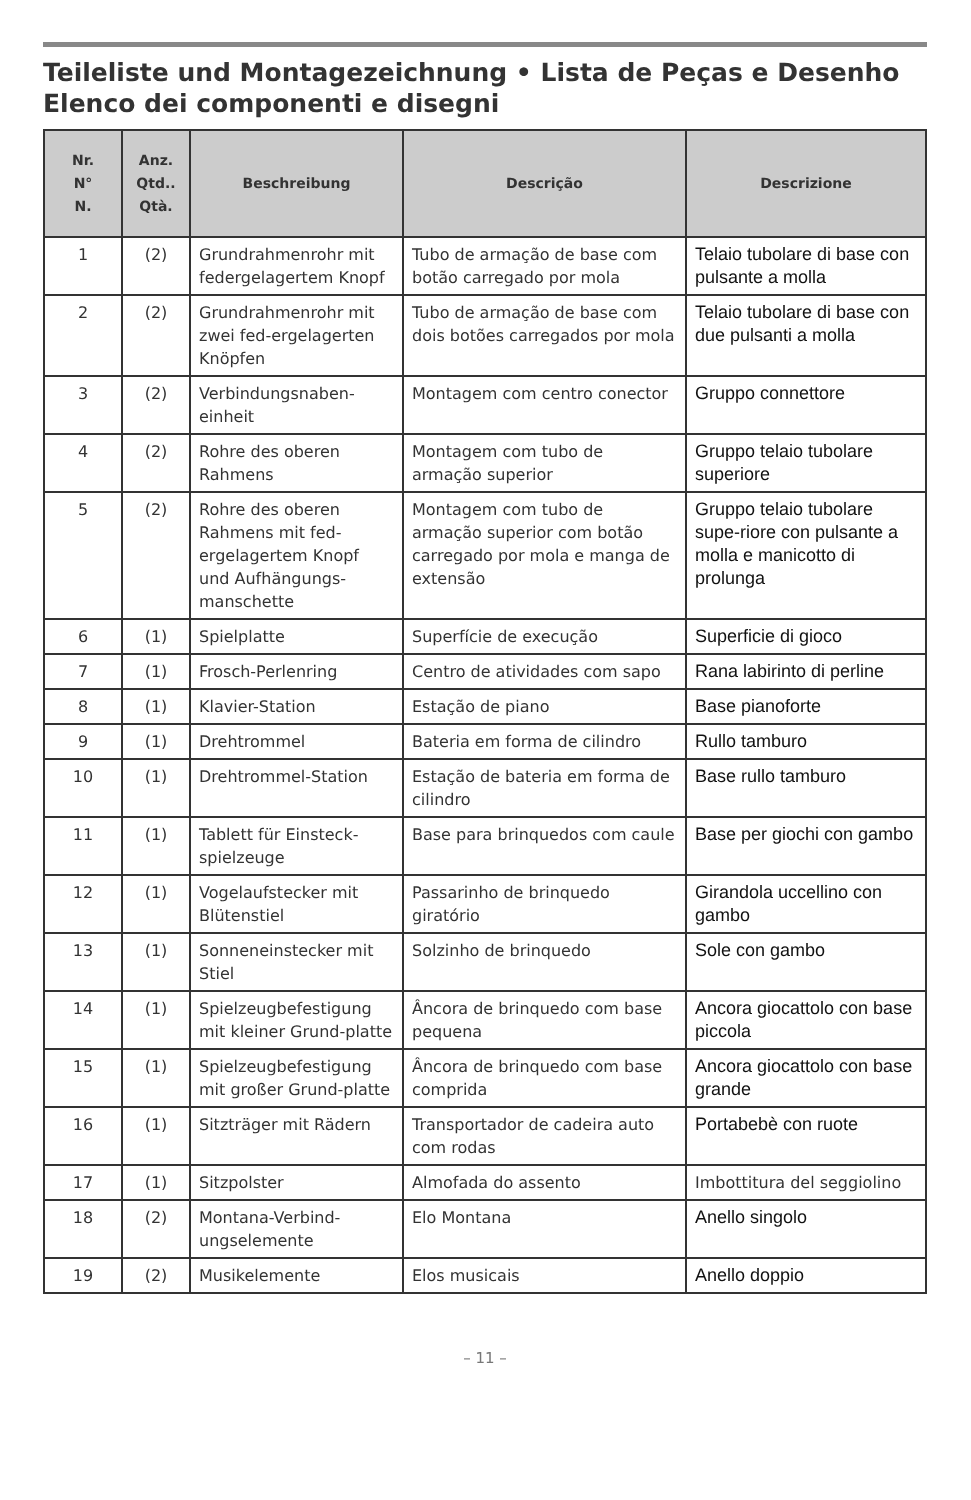Teileliste und Montagezeichnung • Lista de Peças e Desenho
Elenco dei componenti e disegni
| Nr. N° N. | Anz. Qtd.. Qtà. | Beschreibung | Descrição | Descrizione |
| --- | --- | --- | --- | --- |
| 1 | (2) | Grundrahmenrohr mit federgelagertem Knopf | Tubo de armação de base com botão carregado por mola | Telaio tubolare di base con pulsante a molla |
| 2 | (2) | Grundrahmenrohr mit zwei fed-ergelagerten Knöpfen | Tubo de armação de base com dois botões carregados por mola | Telaio tubolare di base con due pulsanti a molla |
| 3 | (2) | Verbindungsnaben-einheit | Montagem com centro conector | Gruppo connettore |
| 4 | (2) | Rohre des oberen Rahmens | Montagem com tubo de armação superior | Gruppo telaio tubolare superiore |
| 5 | (2) | Rohre des oberen Rahmens mit fed-ergelagertem Knopf und Aufhängungs-manschette | Montagem com tubo de armação superior com botão carregado por mola e manga de extensão | Gruppo telaio tubolare supe-riore con pulsante a molla e manicotto di prolunga |
| 6 | (1) | Spielplatte | Superfície de execução | Superficie di gioco |
| 7 | (1) | Frosch-Perlenring | Centro de atividades com sapo | Rana labirinto di perline |
| 8 | (1) | Klavier-Station | Estação de piano | Base pianoforte |
| 9 | (1) | Drehtrommel | Bateria em forma de cilindro | Rullo tamburo |
| 10 | (1) | Drehtrommel-Station | Estação de bateria em forma de cilindro | Base rullo tamburo |
| 11 | (1) | Tablett für Einsteck-spielzeuge | Base para brinquedos com caule | Base per giochi con gambo |
| 12 | (1) | Vogelaufstecker mit Blütenstiel | Passarinho de brinquedo giratório | Girandola uccellino con gambo |
| 13 | (1) | Sonneneinstecker mit Stiel | Solzinho de brinquedo | Sole con gambo |
| 14 | (1) | Spielzeugbefestigung mit kleiner Grund-platte | Âncora de brinquedo com base pequena | Ancora giocattolo con base piccola |
| 15 | (1) | Spielzeugbefestigung mit großer Grund-platte | Âncora de brinquedo com base comprida | Ancora giocattolo con base grande |
| 16 | (1) | Sitzträger mit Rädern | Transportador de cadeira auto com rodas | Portabebè con ruote |
| 17 | (1) | Sitzpolster | Almofada do assento | Imbottitura del seggiolino |
| 18 | (2) | Montana-Verbind-ungselemente | Elo Montana | Anello singolo |
| 19 | (2) | Musikelemente | Elos musicais | Anello doppio |
– 11 –